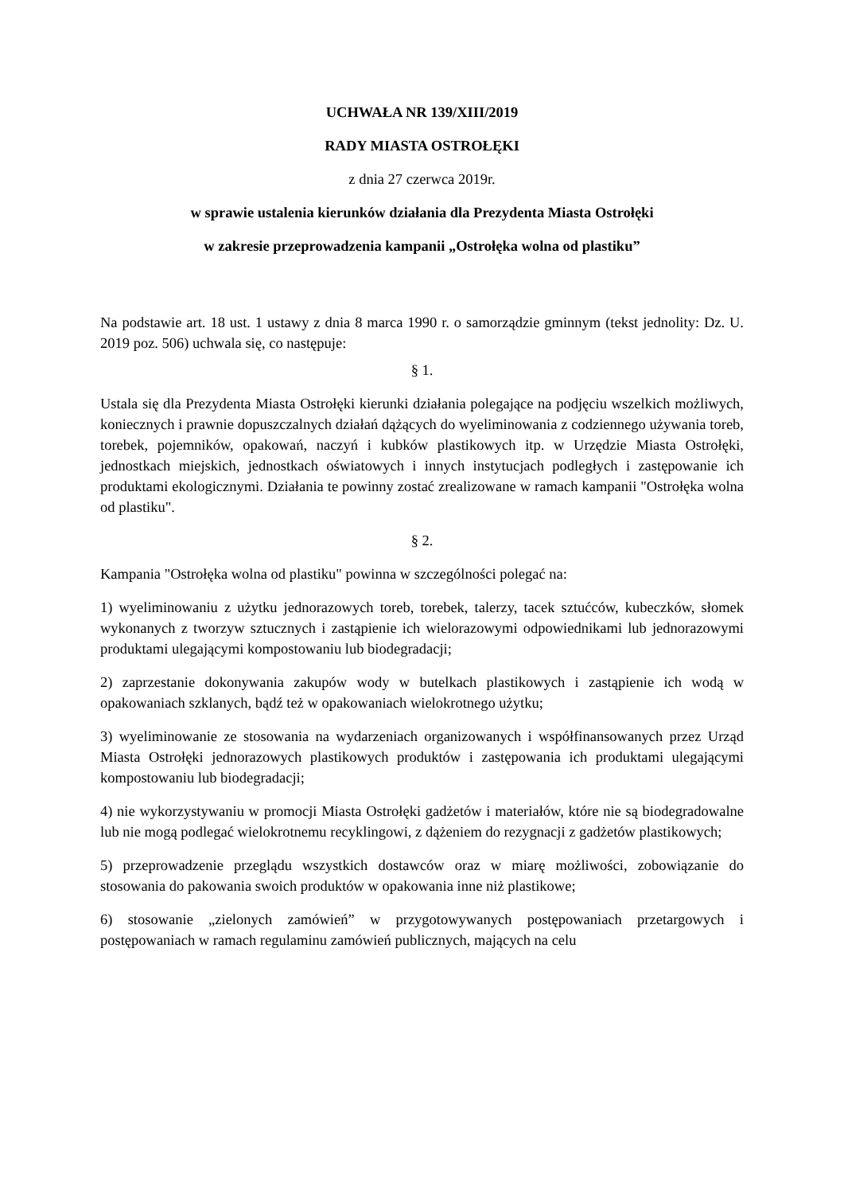UCHWAŁA NR 139/XIII/2019
RADY MIASTA OSTROŁĘKI
z dnia 27 czerwca 2019r.
w sprawie ustalenia kierunków działania dla Prezydenta Miasta Ostrołęki
w zakresie przeprowadzenia kampanii „Ostrołęka wolna od plastiku”
Na podstawie art. 18 ust. 1 ustawy z dnia 8 marca 1990 r. o samorządzie gminnym (tekst jednolity: Dz. U. 2019 poz. 506) uchwala się, co następuje:
§ 1.
Ustala się dla Prezydenta Miasta Ostrołęki kierunki działania polegające na podjęciu wszelkich możliwych, koniecznych i prawnie dopuszczalnych działań dążących do wyeliminowania z codziennego używania toreb, torebek, pojemników, opakowań, naczyń i kubków plastikowych itp. w Urzędzie Miasta Ostrołęki, jednostkach miejskich, jednostkach oświatowych i innych instytucjach podległych i zastępowanie ich produktami ekologicznymi. Działania te powinny zostać zrealizowane w ramach kampanii "Ostrołęka wolna od plastiku".
§ 2.
Kampania "Ostrołęka wolna od plastiku" powinna w szczególności polegać na:
1) wyeliminowaniu z użytku jednorazowych toreb, torebek, talerzy, tacek sztućców, kubeczków, słomek wykonanych z tworzyw sztucznych i zastąpienie ich wielorazowymi odpowiednikami lub jednorazowymi produktami ulegającymi kompostowaniu lub biodegradacji;
2) zaprzestanie dokonywania zakupów wody w butelkach plastikowych i zastąpienie ich wodą w opakowaniach szklanych, bądź też w opakowaniach wielokrotnego użytku;
3) wyeliminowanie ze stosowania na wydarzeniach organizowanych i współfinansowanych przez Urząd Miasta Ostrołęki jednorazowych plastikowych produktów i zastępowania ich produktami ulegającymi kompostowaniu lub biodegradacji;
4) nie wykorzystywaniu w promocji Miasta Ostrołęki gadżetów i materiałów, które nie są biodegradowalne lub nie mogą podlegać wielokrotnemu recyklingowi, z dążeniem do rezygnacji z gadżetów plastikowych;
5) przeprowadzenie przeglądu wszystkich dostawców oraz w miarę możliwości, zobowiązanie do stosowania do pakowania swoich produktów w opakowania inne niż plastikowe;
6) stosowanie „zielonych zamówień” w przygotowywanych postępowaniach przetargowych i postępowaniach w ramach regulaminu zamówień publicznych, mających na celu